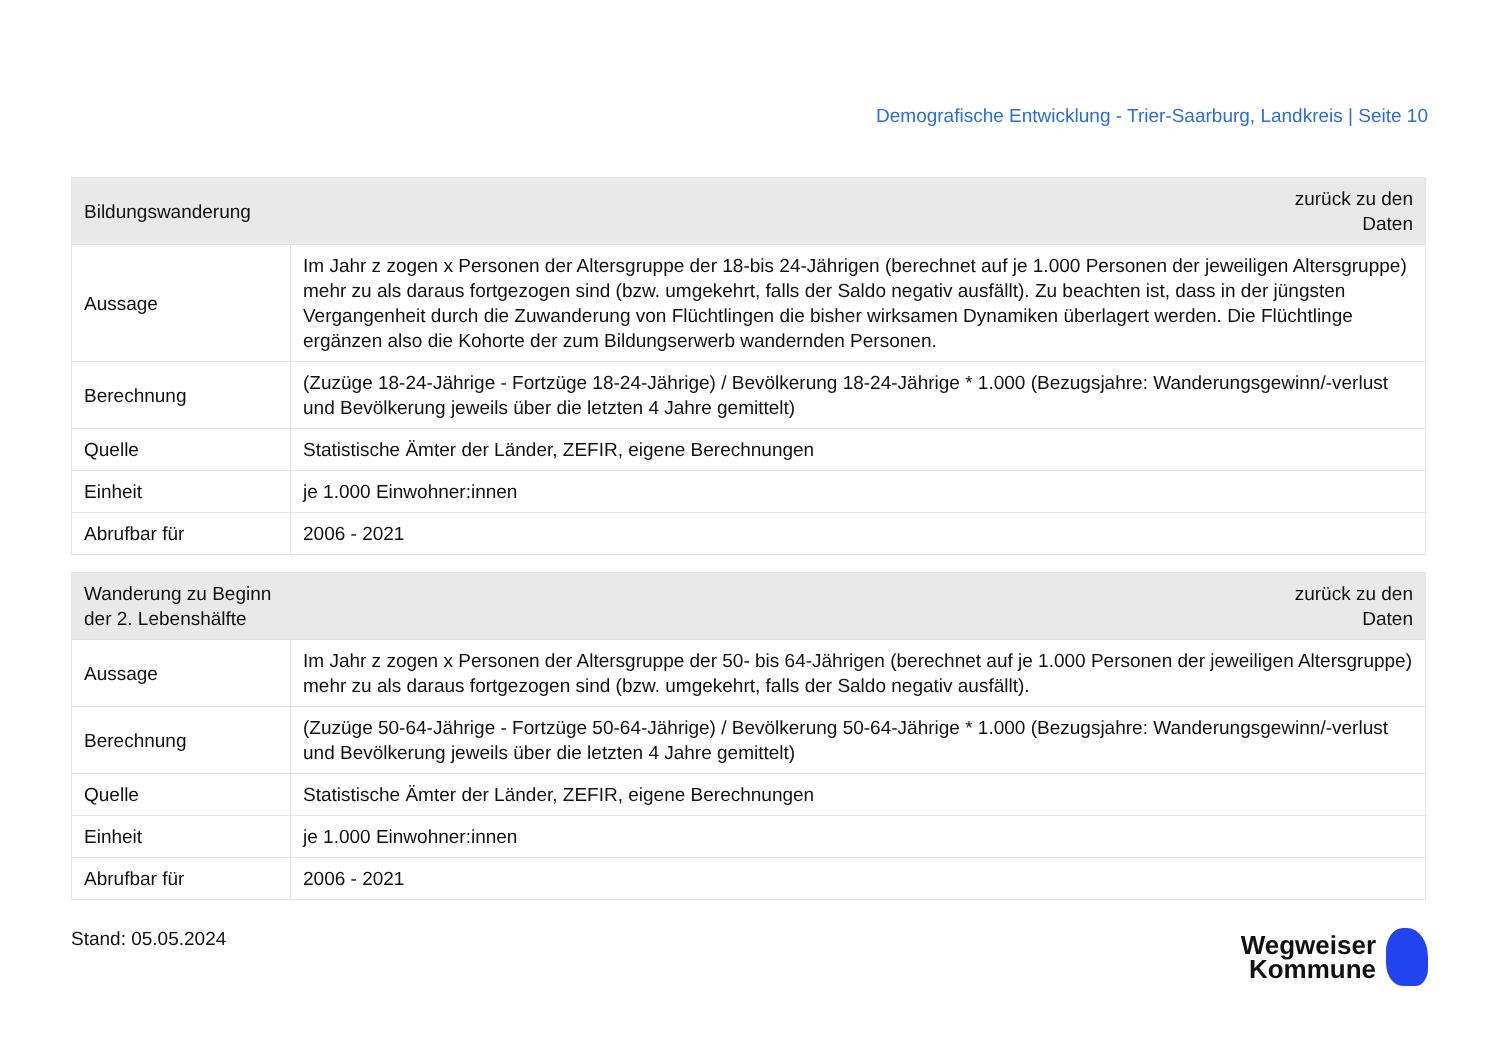Demografische Entwicklung - Trier-Saarburg, Landkreis | Seite 10
| Bildungswanderung | zurück zu den Daten |
| --- | --- |
| Aussage | Im Jahr z zogen x Personen der Altersgruppe der 18-bis 24-Jährigen (berechnet auf je 1.000 Personen der jeweiligen Altersgruppe) mehr zu als daraus fortgezogen sind (bzw. umgekehrt, falls der Saldo negativ ausfällt). Zu beachten ist, dass in der jüngsten Vergangenheit durch die Zuwanderung von Flüchtlingen die bisher wirksamen Dynamiken überlagert werden. Die Flüchtlinge ergänzen also die Kohorte der zum Bildungserwerb wandernden Personen. |
| Berechnung | (Zuzüge 18-24-Jährige - Fortzüge 18-24-Jährige) / Bevölkerung 18-24-Jährige * 1.000 (Bezugsjahre: Wanderungsgewinn/-verlust und Bevölkerung jeweils über die letzten 4 Jahre gemittelt) |
| Quelle | Statistische Ämter der Länder, ZEFIR, eigene Berechnungen |
| Einheit | je 1.000 Einwohner:innen |
| Abrufbar für | 2006 - 2021 |
| Wanderung zu Beginn der 2. Lebenshälfte | zurück zu den Daten |
| --- | --- |
| Aussage | Im Jahr z zogen x Personen der Altersgruppe der 50- bis 64-Jährigen (berechnet auf je 1.000 Personen der jeweiligen Altersgruppe) mehr zu als daraus fortgezogen sind (bzw. umgekehrt, falls der Saldo negativ ausfällt). |
| Berechnung | (Zuzüge 50-64-Jährige - Fortzüge 50-64-Jährige) / Bevölkerung 50-64-Jährige * 1.000 (Bezugsjahre: Wanderungsgewinn/-verlust und Bevölkerung jeweils über die letzten 4 Jahre gemittelt) |
| Quelle | Statistische Ämter der Länder, ZEFIR, eigene Berechnungen |
| Einheit | je 1.000 Einwohner:innen |
| Abrufbar für | 2006 - 2021 |
Stand: 05.05.2024
Wegweiser
Kommune